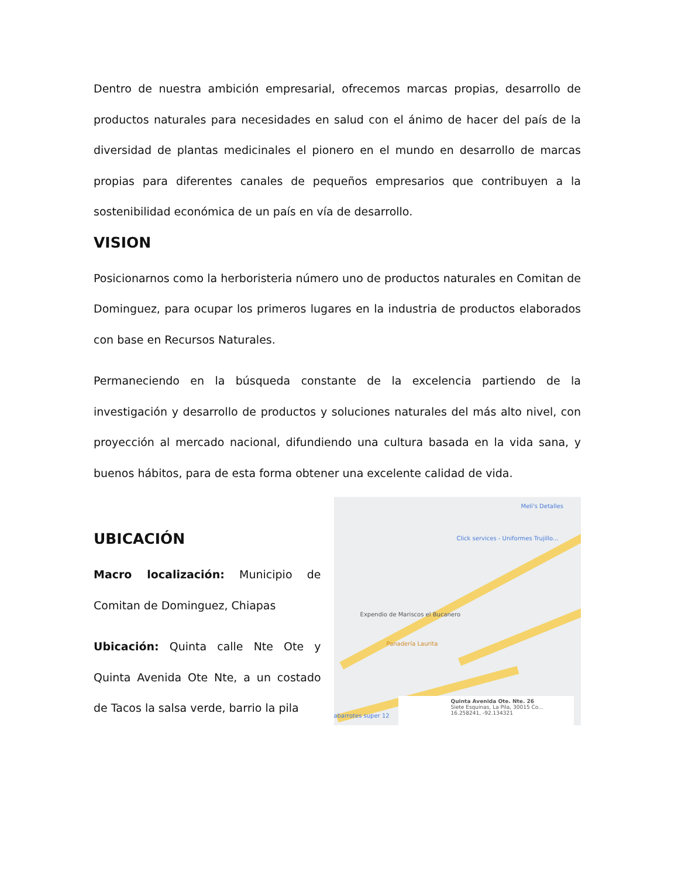Dentro de nuestra ambición empresarial, ofrecemos marcas propias, desarrollo de productos naturales para necesidades en salud con el ánimo de hacer del país de la diversidad de plantas medicinales el pionero en el mundo en desarrollo de marcas propias para diferentes canales de pequeños empresarios que contribuyen a la sostenibilidad económica de un país en vía de desarrollo.
VISION
Posicionarnos como la herboristeria número uno de productos naturales en Comitan de Dominguez, para ocupar los primeros lugares en la industria de productos elaborados con base en Recursos Naturales.
Permaneciendo en la búsqueda constante de la excelencia partiendo de la investigación y desarrollo de productos y soluciones naturales del más alto nivel, con proyección al mercado nacional, difundiendo una cultura basada en la vida sana, y buenos hábitos, para de esta forma obtener una excelente calidad de vida.
UBICACIÓN
Macro localización: Municipio de Comitan de Dominguez, Chiapas
Ubicación: Quinta calle Nte Ote y Quinta Avenida Ote Nte, a un costado de Tacos la salsa verde, barrio la pila
Meli's Detalles
Click services - Uniformes Trujillo...
Expendio de Mariscos el Bucanero
Panadería Laurita
abarrotes super 12
Quinta Avenida Ote. Nte. 26
Siete Esquinas, La Pila, 30015 Co...
16.258241, -92.134321